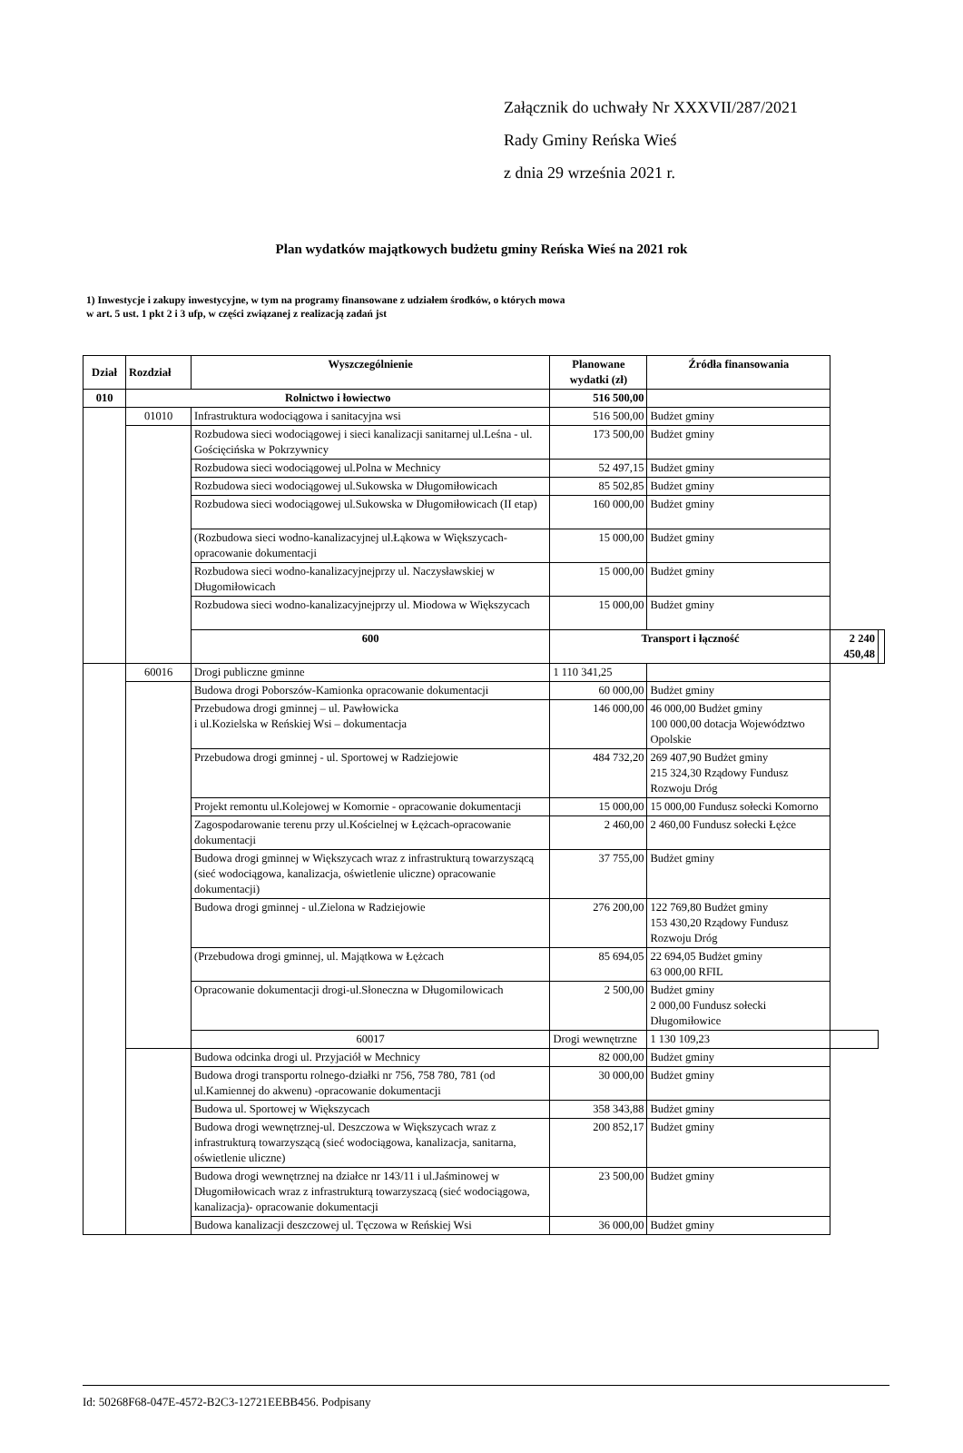Załącznik do uchwały Nr XXXVII/287/2021
Rady Gminy Reńska Wieś
z dnia 29 września 2021 r.
Plan wydatków majątkowych budżetu gminy Reńska Wieś na 2021 rok
1) Inwestycje i zakupy inwestycyjne, w tym na programy finansowane z udziałem środków, o których mowa
w art. 5 ust. 1 pkt 2 i 3 ufp, w części związanej z realizacją zadań jst
| Dział | Rozdział | Wyszczególnienie | Planowane wydatki (zł) | Źródła finansowania | | |
| --- | --- | --- | --- | --- | --- | --- |
| 010 | Rolnictwo i łowiectwo | | 516 500,00 | | | |
| | 01010 | Infrastruktura wodociągowa i sanitacyjna wsi | 516 500,00 | Budżet gminy | | |
| | | Rozbudowa sieci wodociągowej i sieci kanalizacji sanitarnej ul.Leśna - ul. Gościęcińska w Pokrzywnicy | 173 500,00 | Budżet gminy | | |
| | | Rozbudowa sieci wodociągowej ul.Polna w Mechnicy | 52 497,15 | Budżet gminy | | |
| | | Rozbudowa sieci wodociągowej ul.Sukowska w Długomiłowicach | 85 502,85 | Budżet gminy | | |
| | | Rozbudowa sieci wodociągowej ul.Sukowska w Długomiłowicach (II etap) | 160 000,00 | Budżet gminy | | |
| | | (Rozbudowa sieci wodno-kanalizacyjnej ul.Łąkowa w Większycach-opracowanie dokumentacji | 15 000,00 | Budżet gminy | | |
| | | Rozbudowa sieci wodno-kanalizacyjnejprzy ul. Naczysławskiej w Długomiłowicach | 15 000,00 | Budżet gminy | | |
| | | Rozbudowa sieci wodno-kanalizacyjnejprzy ul. Miodowa w Większycach | 15 000,00 | Budżet gminy | | |
| | | 600 | Transport i łączność | | 2 240 450,48 | |
| | 60016 | Drogi publiczne gminne | 1 110 341,25 | | | |
| | | Budowa drogi Poborszów-Kamionka opracowanie dokumentacji | 60 000,00 | Budżet gminy | | |
| | | Przebudowa drogi gminnej – ul. Pawłowicka i ul.Kozielska w Reńskiej Wsi – dokumentacja | 146 000,00 | 46 000,00 Budżet gminy 100 000,00 dotacja Województwo Opolskie | | |
| | | Przebudowa drogi gminnej - ul. Sportowej w Radziejowie | 484 732,20 | 269 407,90 Budżet gminy 215 324,30 Rządowy Fundusz Rozwoju Dróg | | |
| | | Projekt remontu ul.Kolejowej w Komornie - opracowanie dokumentacji | 15 000,00 | 15 000,00 Fundusz sołecki Komorno | | |
| | | Zagospodarowanie terenu przy ul.Kościelnej w Łężcach-opracowanie dokumentacji | 2 460,00 | 2 460,00 Fundusz sołecki Łężce | | |
| | | Budowa drogi gminnej w Większycach wraz z infrastrukturą towarzyszącą (sieć wodociągowa, kanalizacja, oświetlenie uliczne) opracowanie dokumentacji) | 37 755,00 | Budżet gminy | | |
| | | Budowa drogi gminnej - ul.Zielona w Radziejowie | 276 200,00 | 122 769,80 Budżet gminy 153 430,20 Rządowy Fundusz Rozwoju Dróg | | |
| | | (Przebudowa drogi gminnej, ul. Majątkowa w Łężcach | 85 694,05 | 22 694,05 Budżet gminy 63 000,00 RFIL | | |
| | | Opracowanie dokumentacji drogi-ul.Słoneczna w Długomilowicach | 2 500,00 | Budżet gminy 2 000,00 Fundusz sołecki Długomiłowice | | |
| | | 60017 | Drogi wewnętrzne | 1 130 109,23 | | |
| | | Budowa odcinka drogi ul. Przyjaciół w Mechnicy | 82 000,00 | Budżet gminy | | |
| | | Budowa drogi transportu rolnego-działki nr 756, 758 780, 781 (od ul.Kamiennej do akwenu) -opracowanie dokumentacji | 30 000,00 | Budżet gminy | | |
| | | Budowa ul. Sportowej w Większycach | 358 343,88 | Budżet gminy | | |
| | | Budowa drogi wewnętrznej-ul. Deszczowa w Większycach wraz z infrastrukturą towarzyszącą (sieć wodociągowa, kanalizacja, sanitarna, oświetlenie uliczne) | 200 852,17 | Budżet gminy | | |
| | | Budowa drogi wewnętrznej na działce nr 143/11 i ul.Jaśminowej w Długomiłowicach wraz z infrastrukturą towarzyszacą (sieć wodociągowa, kanalizacja)- opracowanie dokumentacji | 23 500,00 | Budżet gminy | | |
| | | Budowa kanalizacji deszczowej ul. Tęczowa w Reńskiej Wsi | 36 000,00 | Budżet gminy | | |
Id: 50268F68-047E-4572-B2C3-12721EEBB456. Podpisany